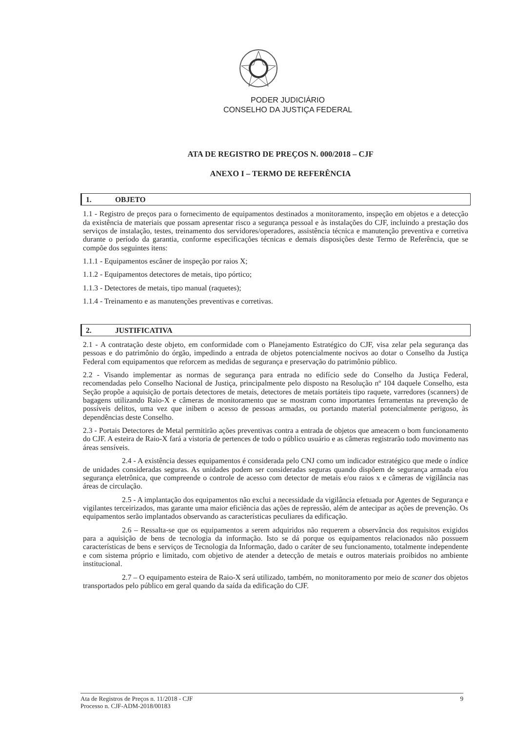PODER JUDICIÁRIO
CONSELHO DA JUSTIÇA FEDERAL
ATA DE REGISTRO DE PREÇOS N. 000/2018 – CJF
ANEXO I – TERMO DE REFERÊNCIA
1. OBJETO
1.1 - Registro de preços para o fornecimento de equipamentos destinados a monitoramento, inspeção em objetos e a detecção da existência de materiais que possam apresentar risco a segurança pessoal e às instalações do CJF, incluindo a prestação dos serviços de instalação, testes, treinamento dos servidores/operadores, assistência técnica e manutenção preventiva e corretiva durante o período da garantia, conforme especificações técnicas e demais disposições deste Termo de Referência, que se compõe dos seguintes itens:
1.1.1 - Equipamentos escâner de inspeção por raios X;
1.1.2 - Equipamentos detectores de metais, tipo pórtico;
1.1.3 - Detectores de metais, tipo manual (raquetes);
1.1.4 - Treinamento e as manutenções preventivas e corretivas.
2. JUSTIFICATIVA
2.1 - A contratação deste objeto, em conformidade com o Planejamento Estratégico do CJF, visa zelar pela segurança das pessoas e do patrimônio do órgão, impedindo a entrada de objetos potencialmente nocivos ao dotar o Conselho da Justiça Federal com equipamentos que reforcem as medidas de segurança e preservação do patrimônio público.
2.2 - Visando implementar as normas de segurança para entrada no edifício sede do Conselho da Justiça Federal, recomendadas pelo Conselho Nacional de Justiça, principalmente pelo disposto na Resolução nº 104 daquele Conselho, esta Seção propõe a aquisição de portais detectores de metais, detectores de metais portáteis tipo raquete, varredores (scanners) de bagagens utilizando Raio-X e câmeras de monitoramento que se mostram como importantes ferramentas na prevenção de possíveis delitos, uma vez que inibem o acesso de pessoas armadas, ou portando material potencialmente perigoso, às dependências deste Conselho.
2.3 - Portais Detectores de Metal permitirão ações preventivas contra a entrada de objetos que ameacem o bom funcionamento do CJF. A esteira de Raio-X fará a vistoria de pertences de todo o público usuário e as câmeras registrarão todo movimento nas áreas sensíveis.
2.4 - A existência desses equipamentos é considerada pelo CNJ como um indicador estratégico que mede o índice de unidades consideradas seguras. As unidades podem ser consideradas seguras quando dispõem de segurança armada e/ou segurança eletrônica, que compreende o controle de acesso com detector de metais e/ou raios x e câmeras de vigilância nas áreas de circulação.
2.5 - A implantação dos equipamentos não exclui a necessidade da vigilância efetuada por Agentes de Segurança e vigilantes terceirizados, mas garante uma maior eficiência das ações de repressão, além de antecipar as ações de prevenção. Os equipamentos serão implantados observando as características peculiares da edificação.
2.6 – Ressalta-se que os equipamentos a serem adquiridos não requerem a observância dos requisitos exigidos para a aquisição de bens de tecnologia da informação. Isto se dá porque os equipamentos relacionados não possuem características de bens e serviços de Tecnologia da Informação, dado o caráter de seu funcionamento, totalmente independente e com sistema próprio e limitado, com objetivo de atender a detecção de metais e outros materiais proibidos no ambiente institucional.
2.7 – O equipamento esteira de Raio-X será utilizado, também, no monitoramento por meio de scaner dos objetos transportados pelo público em geral quando da saída da edificação do CJF.
Ata de Registros de Preços n. 11/2018 - CJF
Processo n. CJF-ADM-2018/00183
9